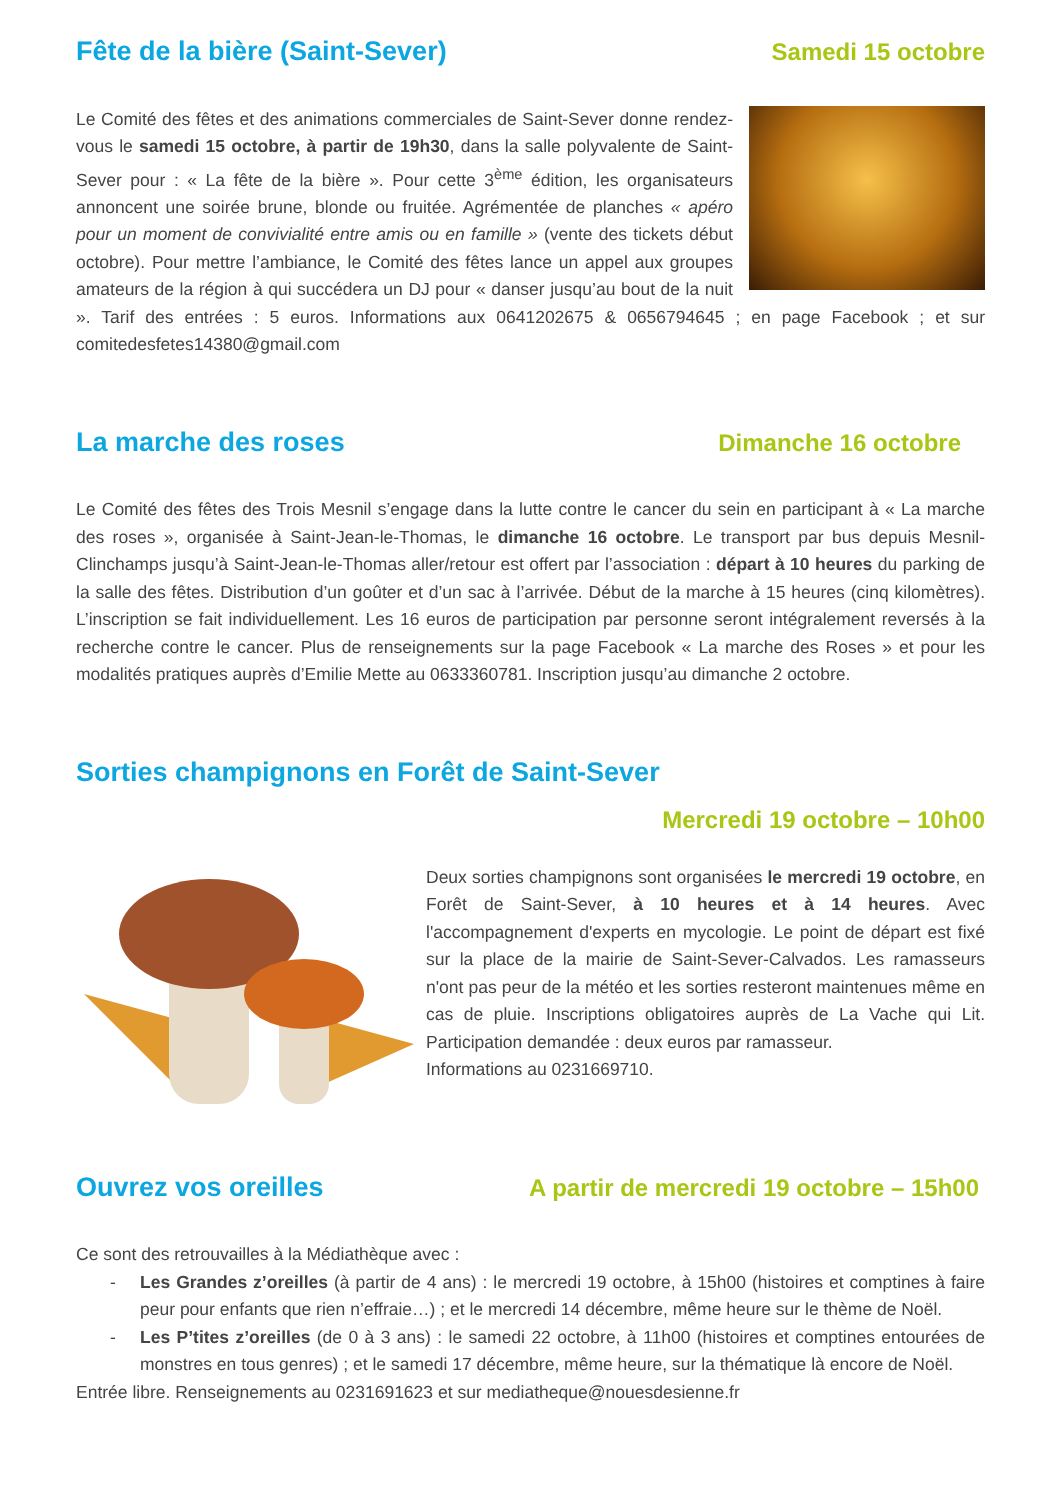Fête de la bière (Saint-Sever) Samedi 15 octobre
Le Comité des fêtes et des animations commerciales de Saint-Sever donne rendez-vous le samedi 15 octobre, à partir de 19h30, dans la salle polyvalente de Saint-Sever pour : « La fête de la bière ». Pour cette 3<sup>ème</sup> édition, les organisateurs annoncent une soirée brune, blonde ou fruitée. Agrémentée de planches « apéro pour un moment de convivialité entre amis ou en famille » (vente des tickets début octobre). Pour mettre l’ambiance, le Comité des fêtes lance un appel aux groupes amateurs de la région à qui succédera un DJ pour « danser jusqu’au bout de la nuit ». Tarif des entrées : 5 euros. Informations aux 0641202675 & 0656794645 ; en page Facebook ; et sur comitedesfetes14380@gmail.com
La marche des roses Dimanche 16 octobre
Le Comité des fêtes des Trois Mesnil s’engage dans la lutte contre le cancer du sein en participant à « La marche des roses », organisée à Saint-Jean-le-Thomas, le dimanche 16 octobre. Le transport par bus depuis Mesnil-Clinchamps jusqu’à Saint-Jean-le-Thomas aller/retour est offert par l’association : départ à 10 heures du parking de la salle des fêtes. Distribution d’un goûter et d’un sac à l’arrivée. Début de la marche à 15 heures (cinq kilomètres). L’inscription se fait individuellement. Les 16 euros de participation par personne seront intégralement reversés à la recherche contre le cancer. Plus de renseignements sur la page Facebook « La marche des Roses » et pour les modalités pratiques auprès d’Emilie Mette au 0633360781. Inscription jusqu’au dimanche 2 octobre.
Sorties champignons en Forêt de Saint-Sever
Mercredi 19 octobre – 10h00
Deux sorties champignons sont organisées le mercredi 19 octobre, en Forêt de Saint-Sever, à 10 heures et à 14 heures. Avec l'accompagnement d'experts en mycologie. Le point de départ est fixé sur la place de la mairie de Saint-Sever-Calvados. Les ramasseurs n'ont pas peur de la météo et les sorties resteront maintenues même en cas de pluie. Inscriptions obligatoires auprès de La Vache qui Lit. Participation demandée : deux euros par ramasseur.
Informations au 0231669710.
Ouvrez vos oreilles A partir de mercredi 19 octobre – 15h00
Ce sont des retrouvailles à la Médiathèque avec :
- Les Grandes z’oreilles (à partir de 4 ans) : le mercredi 19 octobre, à 15h00 (histoires et comptines à faire peur pour enfants que rien n’effraie…) ; et le mercredi 14 décembre, même heure sur le thème de Noël.
- Les P’tites z’oreilles (de 0 à 3 ans) : le samedi 22 octobre, à 11h00 (histoires et comptines entourées de monstres en tous genres) ; et le samedi 17 décembre, même heure, sur la thématique là encore de Noël.
Entrée libre. Renseignements au 0231691623 et sur mediatheque@nouesdesienne.fr